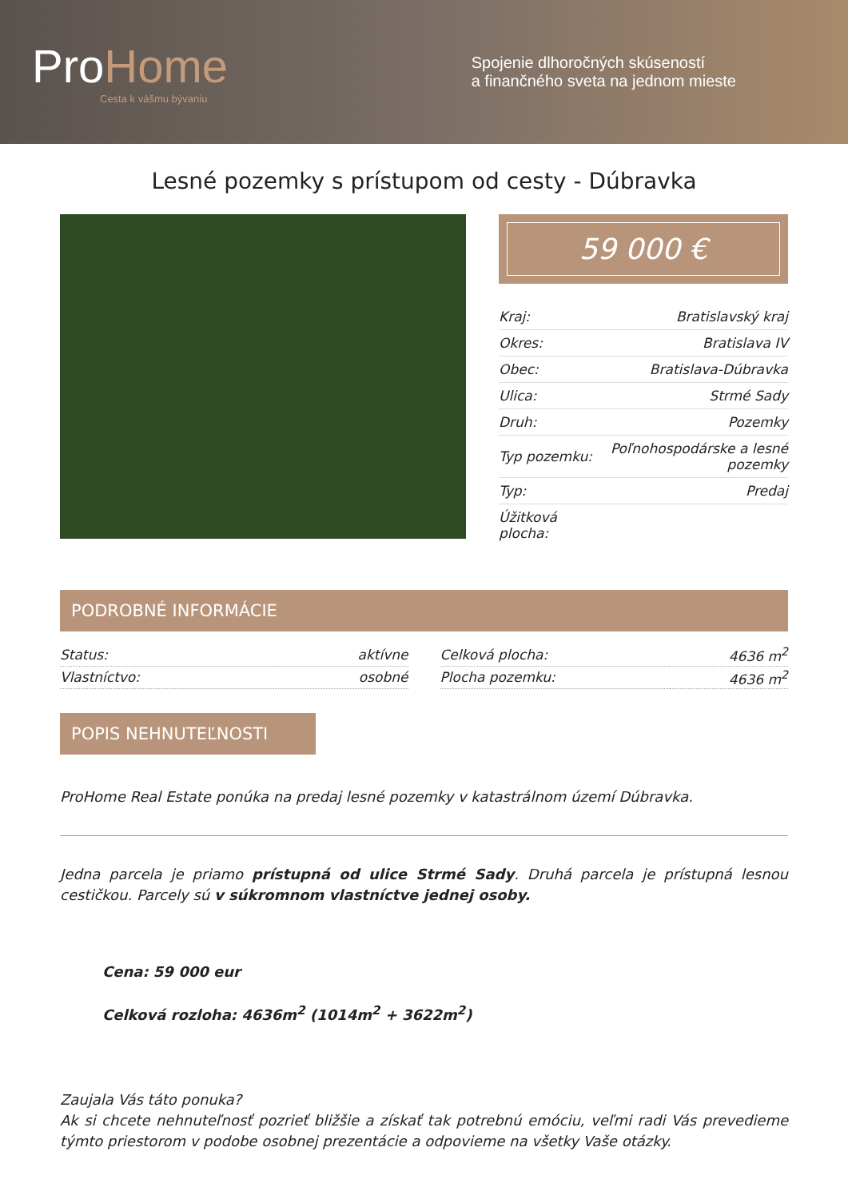ProHome
Cesta k vášmu bývaniu
Spojenie dlhoročných skúseností
a finančného sveta na jednom mieste
Lesné pozemky s prístupom od cesty - Dúbravka
59 000 €
| Kraj: | Bratislavský kraj |
| Okres: | Bratislava IV |
| Obec: | Bratislava-Dúbravka |
| Ulica: | Strmé Sady |
| Druh: | Pozemky |
| Typ pozemku: | Poľnohospodárske a lesné pozemky |
| Typ: | Predaj |
| Úžitková plocha: | |
PODROBNÉ INFORMÁCIE
| Status: | aktívne |
| Vlastníctvo: | osobné |
| Celková plocha: | 4636 m<sup>2</sup> |
| Plocha pozemku: | 4636 m<sup>2</sup> |
POPIS NEHNUTEĽNOSTI
ProHome Real Estate ponúka na predaj lesné pozemky v katastrálnom území Dúbravka.
Jedna parcela je priamo prístupná od ulice Strmé Sady. Druhá parcela je prístupná lesnou cestičkou. Parcely sú v súkromnom vlastníctve jednej osoby.
Cena: 59 000 eur
Celková rozloha: 4636m<sup>2</sup> (1014m<sup>2</sup> + 3622m<sup>2</sup>)
Zaujala Vás táto ponuka?
Ak si chcete nehnuteľnosť pozrieť bližšie a získať tak potrebnú emóciu, veľmi radi Vás prevedieme týmto priestorom v podobe osobnej prezentácie a odpovieme na všetky Vaše otázky.